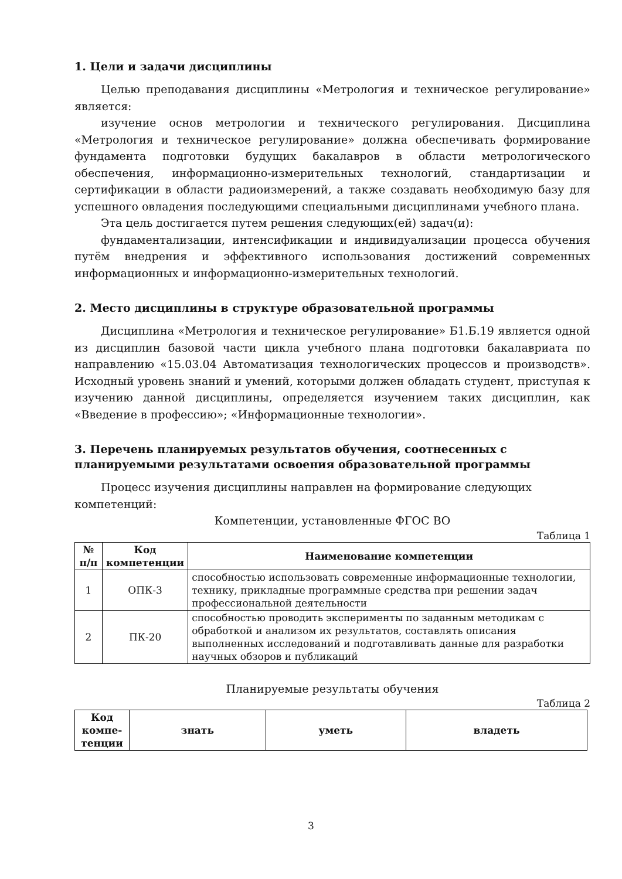1. Цели и задачи дисциплины
Целью преподавания дисциплины «Метрология и техническое регулирование» является:
изучение основ метрологии и технического регулирования. Дисциплина «Метрология и техническое регулирование» должна обеспечивать формирование фундамента подготовки будущих бакалавров в области метрологического обеспечения, информационно-измерительных технологий, стандартизации и сертификации в области радиоизмерений, а также создавать необходимую базу для успешного овладения последующими специальными дисциплинами учебного плана.
Эта цель достигается путем решения следующих(ей) задач(и):
фундаментализации, интенсификации и индивидуализации процесса обучения путём внедрения и эффективного использования достижений современных информационных и информационно-измерительных технологий.
2. Место дисциплины в структуре образовательной программы
Дисциплина «Метрология и техническое регулирование» Б1.Б.19 является одной из дисциплин базовой части цикла учебного плана подготовки бакалавриата по направлению «15.03.04 Автоматизация технологических процессов и производств». Исходный уровень знаний и умений, которыми должен обладать студент, приступая к изучению данной дисциплины, определяется изучением таких дисциплин, как «Введение в профессию»; «Информационные технологии».
3. Перечень планируемых результатов обучения, соотнесенных с планируемыми результатами освоения образовательной программы
Процесс изучения дисциплины направлен на формирование следующих компетенций:
Компетенции, установленные ФГОС ВО
Таблица 1
| № п/п | Код компетенции | Наименование компетенции |
| --- | --- | --- |
| 1 | ОПК-3 | способностью использовать современные информационные технологии, технику, прикладные программные средства при решении задач профессиональной деятельности |
| 2 | ПК-20 | способностью проводить эксперименты по заданным методикам с обработкой и анализом их результатов, составлять описания выполненных исследований и подготавливать данные для разработки научных обзоров и публикаций |
Планируемые результаты обучения
Таблица 2
| Код компе-тенции | знать | уметь | владеть |
| --- | --- | --- | --- |
3